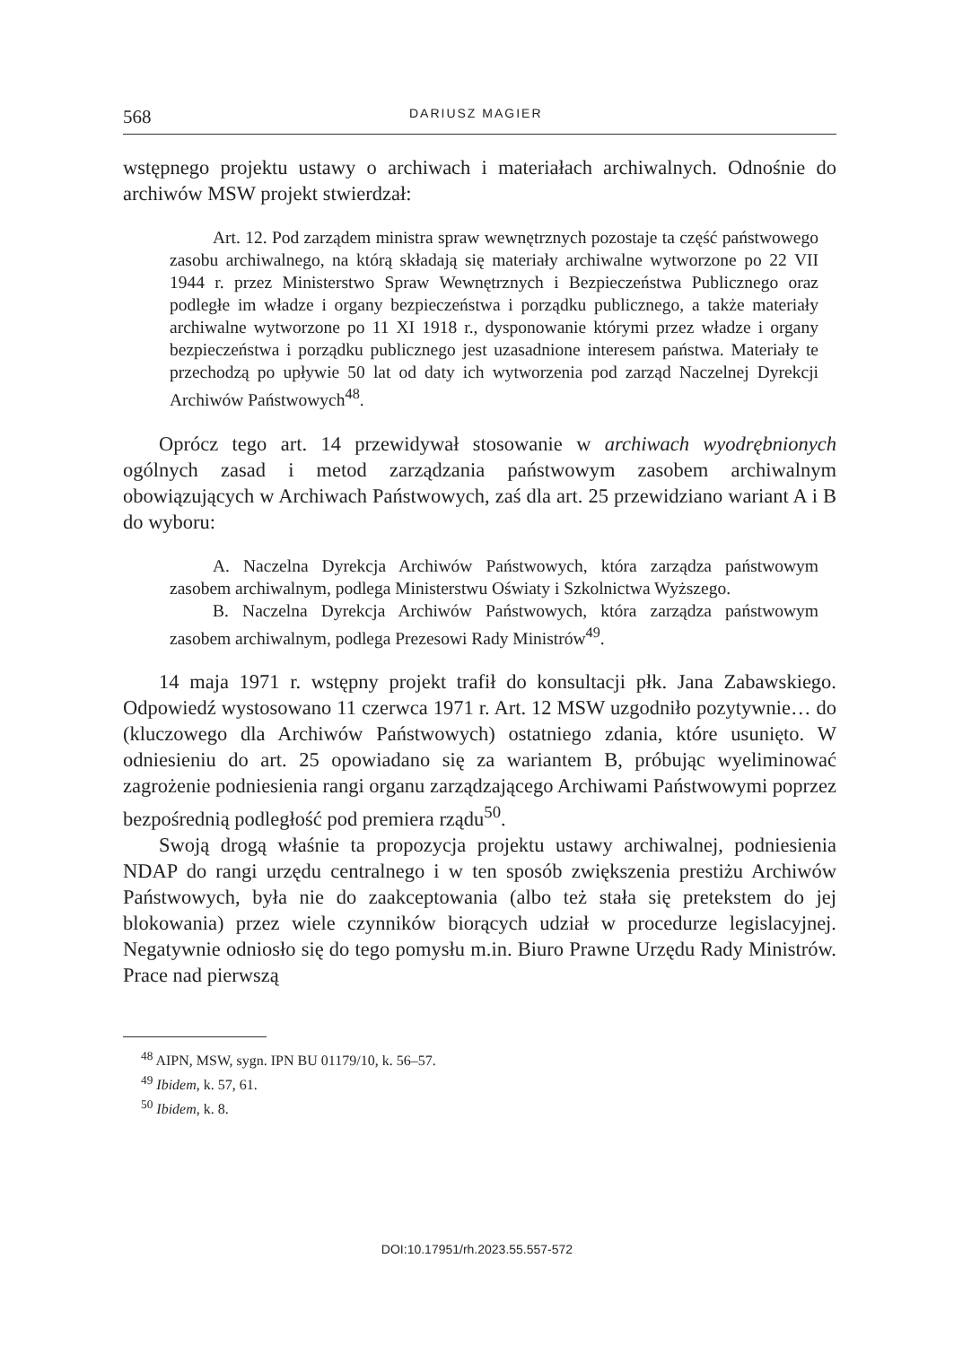568 DARIUSZ MAGIER
wstępnego projektu ustawy o archiwach i materiałach archiwalnych. Odnośnie do archiwów MSW projekt stwierdzał:
Art. 12. Pod zarządem ministra spraw wewnętrznych pozostaje ta część państwowego zasobu archiwalnego, na którą składają się materiały archiwalne wytworzone po 22 VII 1944 r. przez Ministerstwo Spraw Wewnętrznych i Bezpieczeństwa Publicznego oraz podległe im władze i organy bezpieczeństwa i porządku publicznego, a także materiały archiwalne wytworzone po 11 XI 1918 r., dysponowanie którymi przez władze i organy bezpieczeństwa i porządku publicznego jest uzasadnione interesem państwa. Materiały te przechodzą po upływie 50 lat od daty ich wytworzenia pod zarząd Naczelnej Dyrekcji Archiwów Państwowych<sup>48</sup>.
Oprócz tego art. 14 przewidywał stosowanie w archiwach wyodrębnionych ogólnych zasad i metod zarządzania państwowym zasobem archiwalnym obowiązujących w Archiwach Państwowych, zaś dla art. 25 przewidziano wariant A i B do wyboru:
A. Naczelna Dyrekcja Archiwów Państwowych, która zarządza państwowym zasobem archiwalnym, podlega Ministerstwu Oświaty i Szkolnictwa Wyższego.
B. Naczelna Dyrekcja Archiwów Państwowych, która zarządza państwowym zasobem archiwalnym, podlega Prezesowi Rady Ministrów<sup>49</sup>.
14 maja 1971 r. wstępny projekt trafił do konsultacji płk. Jana Zabawskiego. Odpowiedź wystosowano 11 czerwca 1971 r. Art. 12 MSW uzgodniło pozytywnie… do (kluczowego dla Archiwów Państwowych) ostatniego zdania, które usunięto. W odniesieniu do art. 25 opowiadano się za wariantem B, próbując wyeliminować zagrożenie podniesienia rangi organu zarządzającego Archiwami Państwowymi poprzez bezpośrednią podległość pod premiera rządu<sup>50</sup>.
Swoją drogą właśnie ta propozycja projektu ustawy archiwalnej, podniesienia NDAP do rangi urzędu centralnego i w ten sposób zwiększenia prestiżu Archiwów Państwowych, była nie do zaakceptowania (albo też stała się pretekstem do jej blokowania) przez wiele czynników biorących udział w procedurze legislacyjnej. Negatywnie odniosło się do tego pomysłu m.in. Biuro Prawne Urzędu Rady Ministrów. Prace nad pierwszą
<sup>48</sup> AIPN, MSW, sygn. IPN BU 01179/10, k. 56–57.
<sup>49</sup> Ibidem, k. 57, 61.
<sup>50</sup> Ibidem, k. 8.
DOI:10.17951/rh.2023.55.557-572